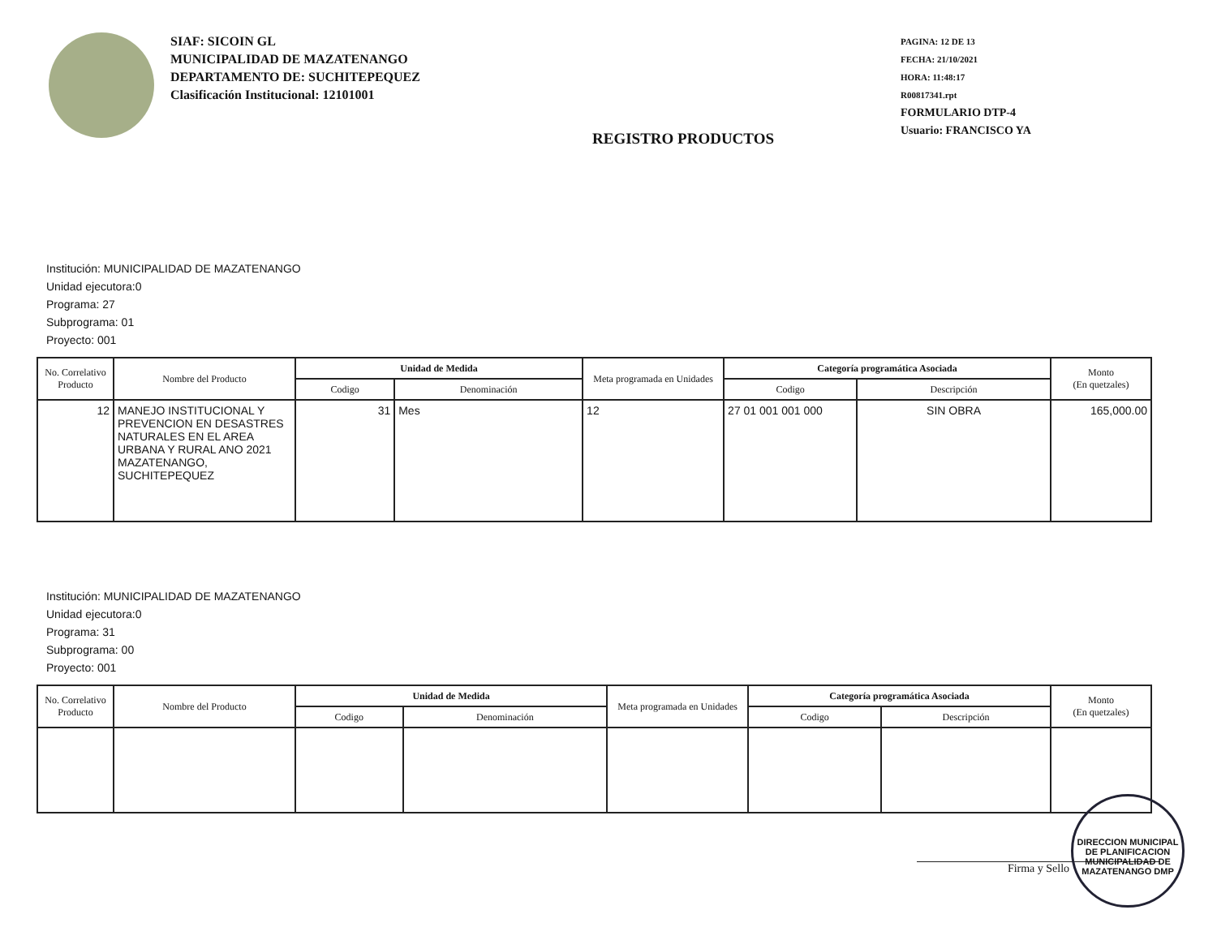SIAF: SICOIN GL
MUNICIPALIDAD DE MAZATENANGO
DEPARTAMENTO DE: SUCHITEPEQUEZ
Clasificación Institucional: 12101001
REGISTRO PRODUCTOS
PAGINA: 12 DE 13
FECHA: 21/10/2021
HORA: 11:48:17
R00817341.rpt
FORMULARIO DTP-4
Usuario: FRANCISCO YA
Institución: MUNICIPALIDAD DE MAZATENANGO
Unidad ejecutora:0
Programa: 27
Subprograma: 01
Proyecto: 001
| No. Correlativo Producto | Nombre del Producto | Unidad de Medida | | Meta programada en Unidades | Categoría programática Asociada | | Monto (En quetzales) |
| --- | --- | --- | --- | --- | --- | --- | --- |
| | | Codigo | Denominación | | Codigo | Descripción | |
| 12 | MANEJO INSTITUCIONAL Y PREVENCION EN DESASTRES NATURALES EN EL AREA URBANA Y RURAL ANO 2021 MAZATENANGO, SUCHITEPEQUEZ | 31 | Mes | 12 | 27 01 001 001 000 | SIN OBRA | 165,000.00 |
Institución: MUNICIPALIDAD DE MAZATENANGO
Unidad ejecutora:0
Programa: 31
Subprograma: 00
Proyecto: 001
| No. Correlativo Producto | Nombre del Producto | Unidad de Medida | | Meta programada en Unidades | Categoría programática Asociada | | Monto (En quetzales) |
| --- | --- | --- | --- | --- | --- | --- | --- |
| | | Codigo | Denominación | | Codigo | Descripción | |
Firma y Sello
DIRECCION MUNICIPAL DE PLANIFICACION MUNICIPALIDAD DE MAZATENANGO DMP